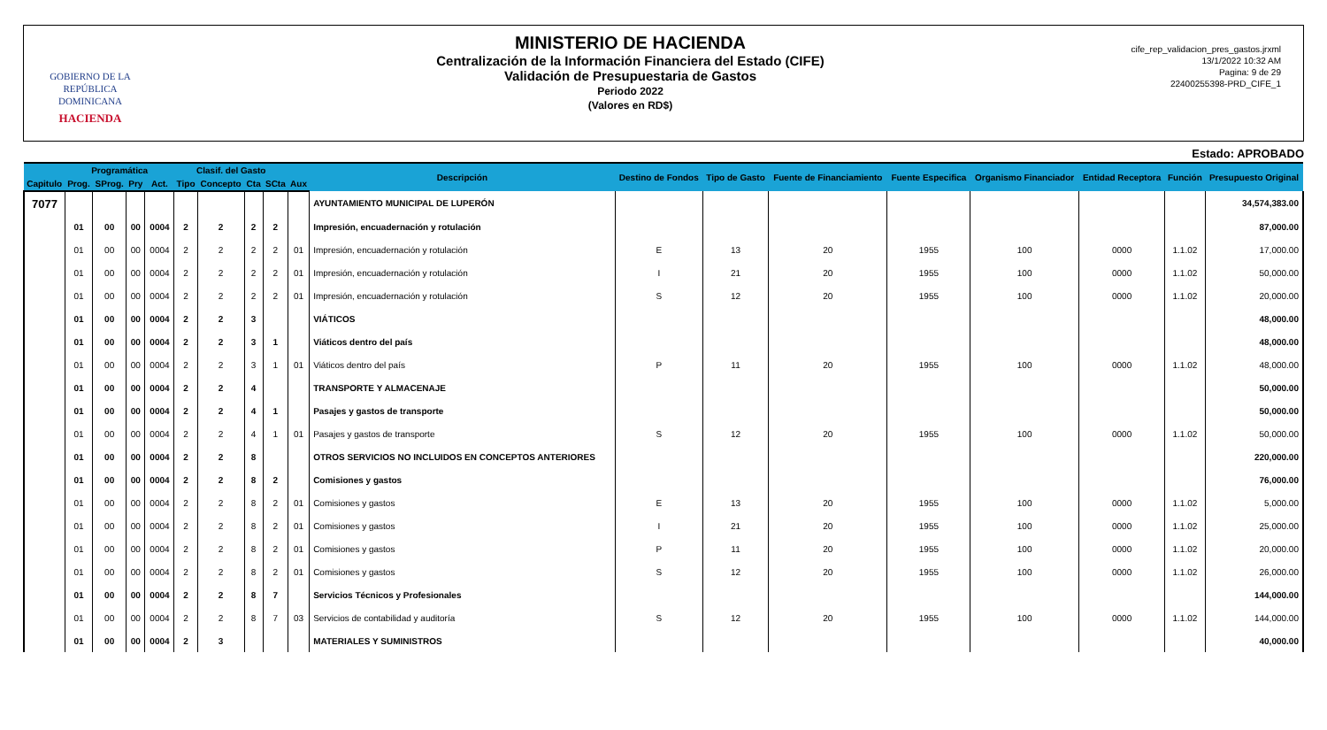GOBIERNO DE LA
REPÚBLICA
DOMINICANA
HACIENDA
MINISTERIO DE HACIENDA
Centralización de la Información Financiera del Estado (CIFE)
Validación de Presupuestaria de Gastos
Periodo 2022
(Valores en RD$)
cife_rep_validacion_pres_gastos.jrxml
13/1/2022 10:32 AM
Pagina: 9 de 29
22400255398-PRD_CIFE_1
Estado: APROBADO
| | Programática | | | | Clasif. del Gasto | | | | | Descripción | Destino de Fondos | Tipo de Gasto | Fuente de Financiamiento | Fuente Especifica | Organismo Financiador | Entidad Receptora | Función | Presupuesto Original |
| --- | --- | --- | --- | --- | --- | --- | --- | --- | --- | --- | --- | --- | --- | --- | --- | --- | --- | --- |
| Capitulo | Prog. | SProg. | Pry | Act. | Tipo | Concepto | Cta | SCta | Aux | | | | | | | | | |
| 7077 | | | | | | | | | | AYUNTAMIENTO MUNICIPAL DE LUPERÓN | | | | | | | | 34,574,383.00 |
| | 01 | 00 | 00 | 0004 | 2 | 2 | 2 | 2 | | Impresión, encuadernación y rotulación | | | | | | | | 87,000.00 |
| | 01 | 00 | 00 | 0004 | 2 | 2 | 2 | 2 | 01 | Impresión, encuadernación y rotulación | E | 13 | 20 | 1955 | 100 | 0000 | 1.1.02 | 17,000.00 |
| | 01 | 00 | 00 | 0004 | 2 | 2 | 2 | 2 | 01 | Impresión, encuadernación y rotulación | I | 21 | 20 | 1955 | 100 | 0000 | 1.1.02 | 50,000.00 |
| | 01 | 00 | 00 | 0004 | 2 | 2 | 2 | 2 | 01 | Impresión, encuadernación y rotulación | S | 12 | 20 | 1955 | 100 | 0000 | 1.1.02 | 20,000.00 |
| | 01 | 00 | 00 | 0004 | 2 | 2 | 3 | | | VIÁTICOS | | | | | | | | 48,000.00 |
| | 01 | 00 | 00 | 0004 | 2 | 2 | 3 | 1 | | Viáticos dentro del país | | | | | | | | 48,000.00 |
| | 01 | 00 | 00 | 0004 | 2 | 2 | 3 | 1 | 01 | Viáticos dentro del país | P | 11 | 20 | 1955 | 100 | 0000 | 1.1.02 | 48,000.00 |
| | 01 | 00 | 00 | 0004 | 2 | 2 | 4 | | | TRANSPORTE Y ALMACENAJE | | | | | | | | 50,000.00 |
| | 01 | 00 | 00 | 0004 | 2 | 2 | 4 | 1 | | Pasajes y gastos de transporte | | | | | | | | 50,000.00 |
| | 01 | 00 | 00 | 0004 | 2 | 2 | 4 | 1 | 01 | Pasajes y gastos de transporte | S | 12 | 20 | 1955 | 100 | 0000 | 1.1.02 | 50,000.00 |
| | 01 | 00 | 00 | 0004 | 2 | 2 | 8 | | | OTROS SERVICIOS NO INCLUIDOS EN CONCEPTOS ANTERIORES | | | | | | | | 220,000.00 |
| | 01 | 00 | 00 | 0004 | 2 | 2 | 8 | 2 | | Comisiones y gastos | | | | | | | | 76,000.00 |
| | 01 | 00 | 00 | 0004 | 2 | 2 | 8 | 2 | 01 | Comisiones y gastos | E | 13 | 20 | 1955 | 100 | 0000 | 1.1.02 | 5,000.00 |
| | 01 | 00 | 00 | 0004 | 2 | 2 | 8 | 2 | 01 | Comisiones y gastos | I | 21 | 20 | 1955 | 100 | 0000 | 1.1.02 | 25,000.00 |
| | 01 | 00 | 00 | 0004 | 2 | 2 | 8 | 2 | 01 | Comisiones y gastos | P | 11 | 20 | 1955 | 100 | 0000 | 1.1.02 | 20,000.00 |
| | 01 | 00 | 00 | 0004 | 2 | 2 | 8 | 2 | 01 | Comisiones y gastos | S | 12 | 20 | 1955 | 100 | 0000 | 1.1.02 | 26,000.00 |
| | 01 | 00 | 00 | 0004 | 2 | 2 | 8 | 7 | | Servicios Técnicos y Profesionales | | | | | | | | 144,000.00 |
| | 01 | 00 | 00 | 0004 | 2 | 2 | 8 | 7 | 03 | Servicios de contabilidad y auditoría | S | 12 | 20 | 1955 | 100 | 0000 | 1.1.02 | 144,000.00 |
| | 01 | 00 | 00 | 0004 | 2 | 3 | | | | MATERIALES Y SUMINISTROS | | | | | | | | 40,000.00 |